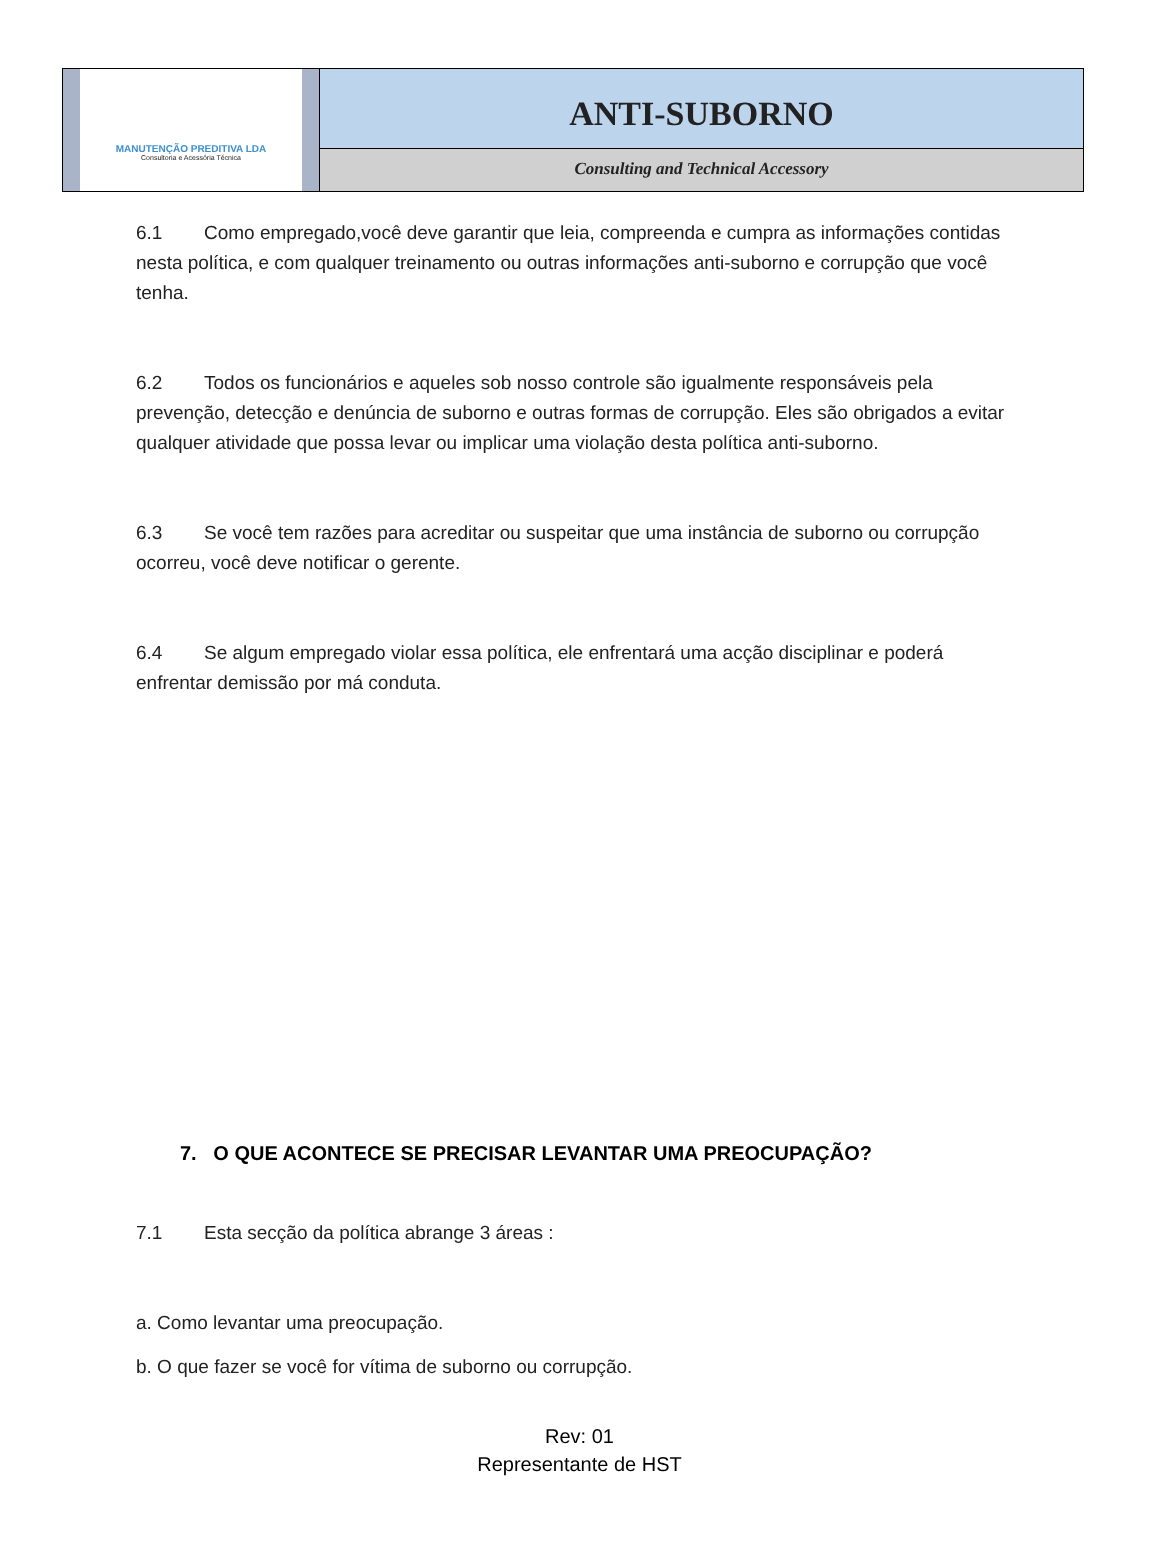MANUTENÇÃO PREDITIVA LDA
Consultoria e Acessória Técnica
ANTI-SUBORNO
Consulting and Technical Accessory
6.1 Como empregado,você deve garantir que leia, compreenda e cumpra as informações contidas nesta política, e com qualquer treinamento ou outras informações anti-suborno e corrupção que você tenha.
6.2 Todos os funcionários e aqueles sob nosso controle são igualmente responsáveis pela prevenção, detecção e denúncia de suborno e outras formas de corrupção. Eles são obrigados a evitar qualquer atividade que possa levar ou implicar uma violação desta política anti-suborno.
6.3 Se você tem razões para acreditar ou suspeitar que uma instância de suborno ou corrupção ocorreu, você deve notificar o gerente.
6.4 Se algum empregado violar essa política, ele enfrentará uma acção disciplinar e poderá enfrentar demissão por má conduta.
7. O QUE ACONTECE SE PRECISAR LEVANTAR UMA PREOCUPAÇÃO?
7.1 Esta secção da política abrange 3 áreas :
a. Como levantar uma preocupação.
b. O que fazer se você for vítima de suborno ou corrupção.
Rev: 01
Representante de HST